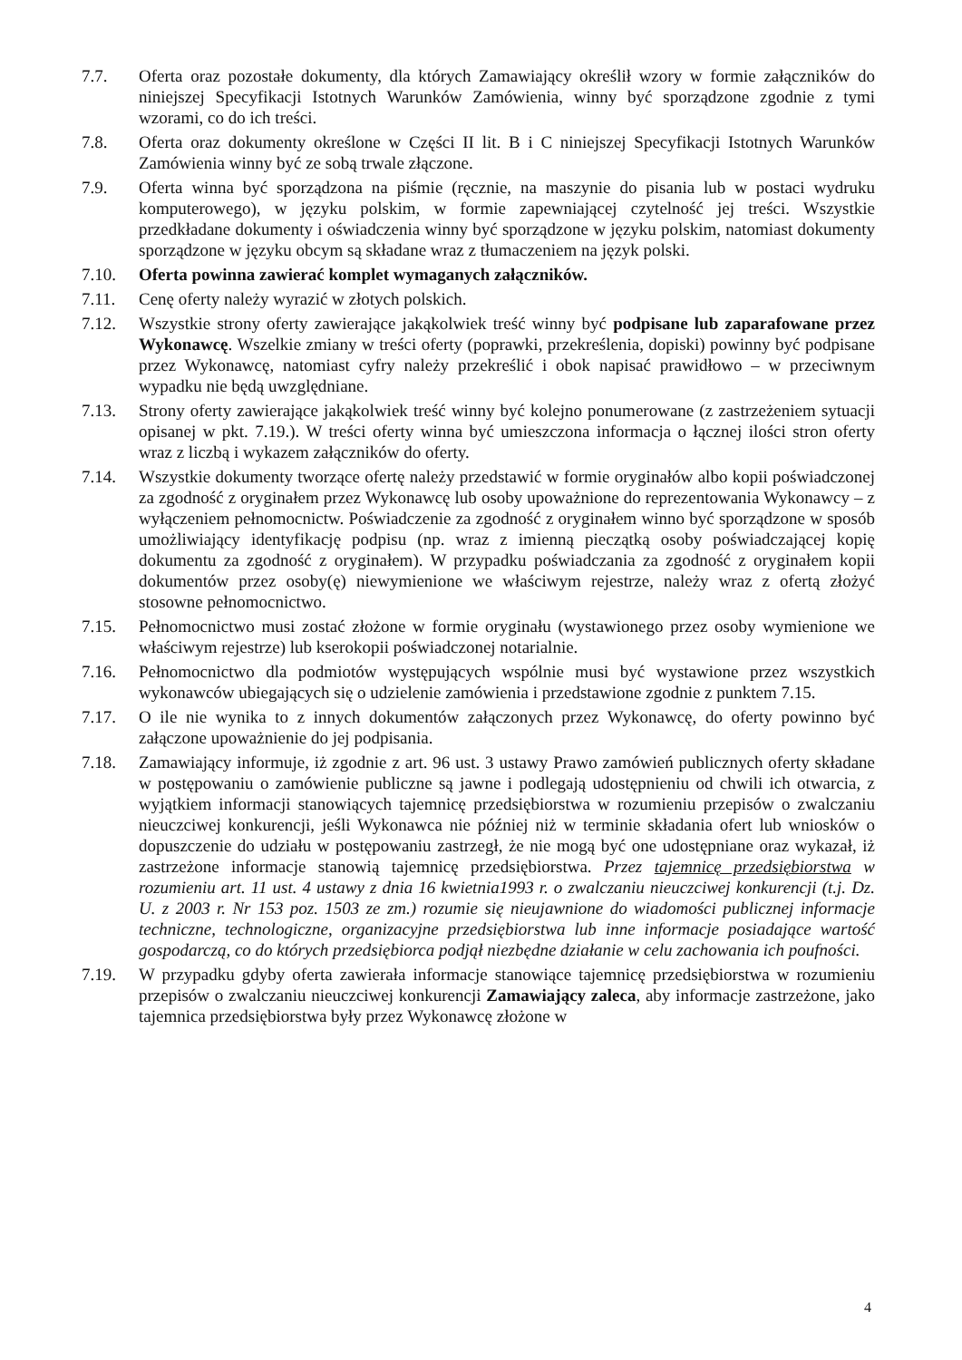7.7. Oferta oraz pozostałe dokumenty, dla których Zamawiający określił wzory w formie załączników do niniejszej Specyfikacji Istotnych Warunków Zamówienia, winny być sporządzone zgodnie z tymi wzorami, co do ich treści.
7.8. Oferta oraz dokumenty określone w Części II lit. B i C niniejszej Specyfikacji Istotnych Warunków Zamówienia winny być ze sobą trwale złączone.
7.9. Oferta winna być sporządzona na piśmie (ręcznie, na maszynie do pisania lub w postaci wydruku komputerowego), w języku polskim, w formie zapewniającej czytelność jej treści. Wszystkie przedkładane dokumenty i oświadczenia winny być sporządzone w języku polskim, natomiast dokumenty sporządzone w języku obcym są składane wraz z tłumaczeniem na język polski.
7.10. Oferta powinna zawierać komplet wymaganych załączników.
7.11. Cenę oferty należy wyrazić w złotych polskich.
7.12. Wszystkie strony oferty zawierające jakąkolwiek treść winny być podpisane lub zaparafowane przez Wykonawcę. Wszelkie zmiany w treści oferty (poprawki, przekreślenia, dopiski) powinny być podpisane przez Wykonawcę, natomiast cyfry należy przekreślić i obok napisać prawidłowo – w przeciwnym wypadku nie będą uwzględniane.
7.13. Strony oferty zawierające jakąkolwiek treść winny być kolejno ponumerowane (z zastrzeżeniem sytuacji opisanej w pkt. 7.19.). W treści oferty winna być umieszczona informacja o łącznej ilości stron oferty wraz z liczbą i wykazem załączników do oferty.
7.14. Wszystkie dokumenty tworzące ofertę należy przedstawić w formie oryginałów albo kopii poświadczonej za zgodność z oryginałem przez Wykonawcę lub osoby upoważnione do reprezentowania Wykonawcy – z wyłączeniem pełnomocnictw. Poświadczenie za zgodność z oryginałem winno być sporządzone w sposób umożliwiający identyfikację podpisu (np. wraz z imienną pieczątką osoby poświadczającej kopię dokumentu za zgodność z oryginałem). W przypadku poświadczania za zgodność z oryginałem kopii dokumentów przez osoby(ę) niewymienione we właściwym rejestrze, należy wraz z ofertą złożyć stosowne pełnomocnictwo.
7.15. Pełnomocnictwo musi zostać złożone w formie oryginału (wystawionego przez osoby wymienione we właściwym rejestrze) lub kserokopii poświadczonej notarialnie.
7.16. Pełnomocnictwo dla podmiotów występujących wspólnie musi być wystawione przez wszystkich wykonawców ubiegających się o udzielenie zamówienia i przedstawione zgodnie z punktem 7.15.
7.17. O ile nie wynika to z innych dokumentów załączonych przez Wykonawcę, do oferty powinno być załączone upoważnienie do jej podpisania.
7.18. Zamawiający informuje, iż zgodnie z art. 96 ust. 3 ustawy Prawo zamówień publicznych oferty składane w postępowaniu o zamówienie publiczne są jawne i podlegają udostępnieniu od chwili ich otwarcia, z wyjątkiem informacji stanowiących tajemnicę przedsiębiorstwa w rozumieniu przepisów o zwalczaniu nieuczciwej konkurencji, jeśli Wykonawca nie później niż w terminie składania ofert lub wniosków o dopuszczenie do udziału w postępowaniu zastrzegł, że nie mogą być one udostępniane oraz wykazał, iż zastrzeżone informacje stanowią tajemnicę przedsiębiorstwa. Przez tajemnicę przedsiębiorstwa w rozumieniu art. 11 ust. 4 ustawy z dnia 16 kwietnia1993 r. o zwalczaniu nieuczciwej konkurencji (t.j. Dz. U. z 2003 r. Nr 153 poz. 1503 ze zm.) rozumie się nieujawnione do wiadomości publicznej informacje techniczne, technologiczne, organizacyjne przedsiębiorstwa lub inne informacje posiadające wartość gospodarczą, co do których przedsiębiorca podjął niezbędne działanie w celu zachowania ich poufności.
7.19. W przypadku gdyby oferta zawierała informacje stanowiące tajemnicę przedsiębiorstwa w rozumieniu przepisów o zwalczaniu nieuczciwej konkurencji Zamawiający zaleca, aby informacje zastrzeżone, jako tajemnica przedsiębiorstwa były przez Wykonawcę złożone w
4